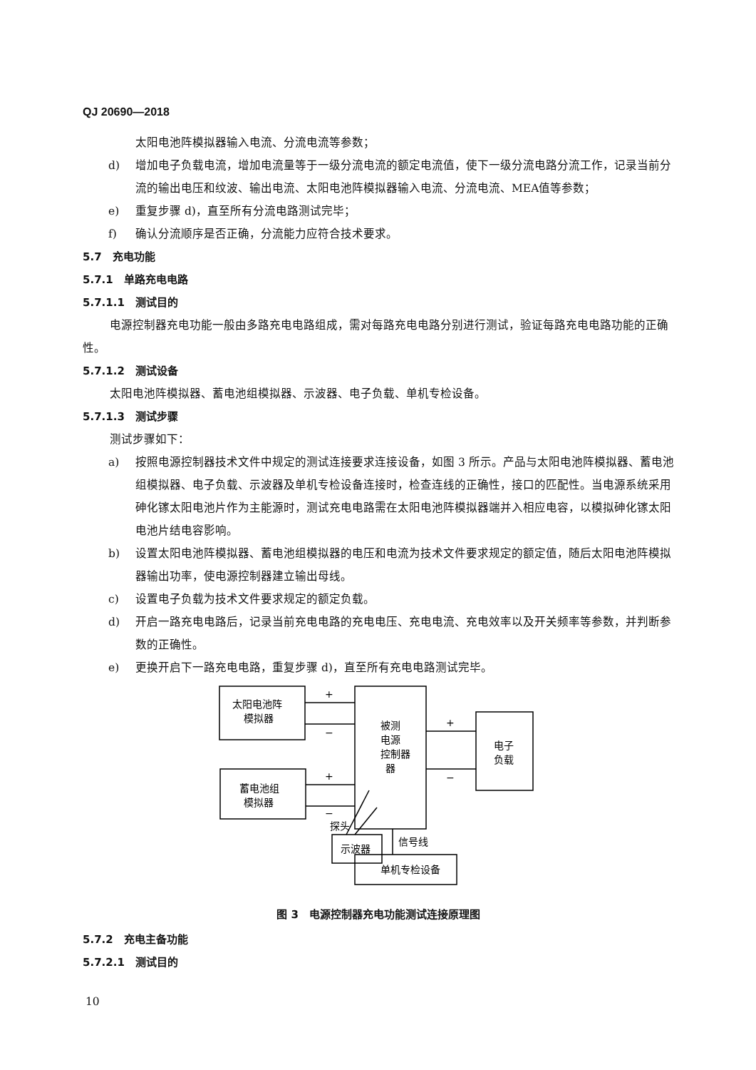QJ 20690—2018
太阳电池阵模拟器输入电流、分流电流等参数；
d) 增加电子负载电流，增加电流量等于一级分流电流的额定电流值，使下一级分流电路分流工作，记录当前分流的输出电压和纹波、输出电流、太阳电池阵模拟器输入电流、分流电流、MEA值等参数；
e) 重复步骤 d)，直至所有分流电路测试完毕；
f) 确认分流顺序是否正确，分流能力应符合技术要求。
5.7　充电功能
5.7.1　单路充电电路
5.7.1.1　测试目的
电源控制器充电功能一般由多路充电电路组成，需对每路充电电路分别进行测试，验证每路充电电路功能的正确性。
5.7.1.2　测试设备
太阳电池阵模拟器、蓄电池组模拟器、示波器、电子负载、单机专检设备。
5.7.1.3　测试步骤
测试步骤如下：
a) 按照电源控制器技术文件中规定的测试连接要求连接设备，如图 3 所示。产品与太阳电池阵模拟器、蓄电池组模拟器、电子负载、示波器及单机专检设备连接时，检查连线的正确性，接口的匹配性。当电源系统采用砷化镓太阳电池片作为主能源时，测试充电电路需在太阳电池阵模拟器端并入相应电容，以模拟砷化镓太阳电池片结电容影响。
b) 设置太阳电池阵模拟器、蓄电池组模拟器的电压和电流为技术文件要求规定的额定值，随后太阳电池阵模拟器输出功率，使电源控制器建立输出母线。
c) 设置电子负载为技术文件要求规定的额定负载。
d) 开启一路充电电路后，记录当前充电电路的充电电压、充电电流、充电效率以及开关频率等参数，并判断参数的正确性。
e) 更换开启下一路充电电路，重复步骤 d)，直至所有充电电路测试完毕。
太阳电池阵
模拟器
蓄电池组
模拟器
被测
电源
控制器
器
电子
负载
示波器
单机专检设备
信号线
探头
+
−
+
−
+
−
图 3　电源控制器充电功能测试连接原理图
5.7.2　充电主备功能
5.7.2.1　测试目的
10